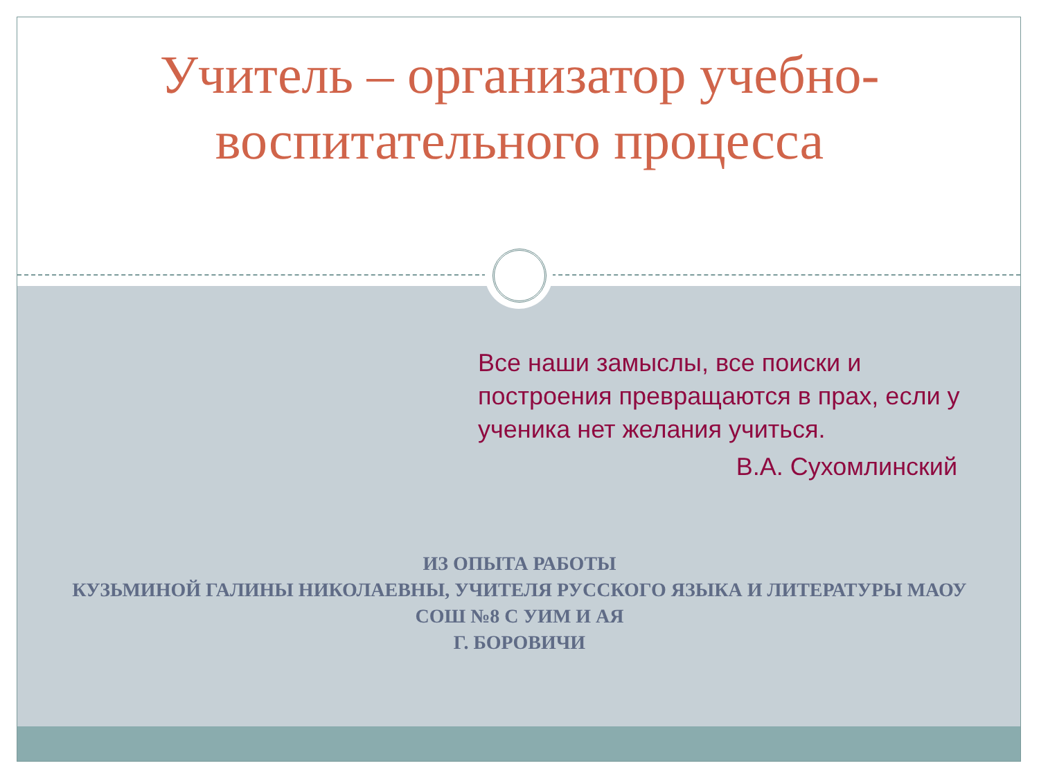Учитель – организатор учебно-воспитательного процесса
Все наши замыслы, все поиски и построения превращаются в прах, если у ученика нет желания учиться.
В.А. Сухомлинский
ИЗ ОПЫТА РАБОТЫ
КУЗЬМИНОЙ ГАЛИНЫ НИКОЛАЕВНЫ, УЧИТЕЛЯ РУССКОГО ЯЗЫКА И ЛИТЕРАТУРЫ МАОУ СОШ №8 С УИМ И АЯ
Г. БОРОВИЧИ